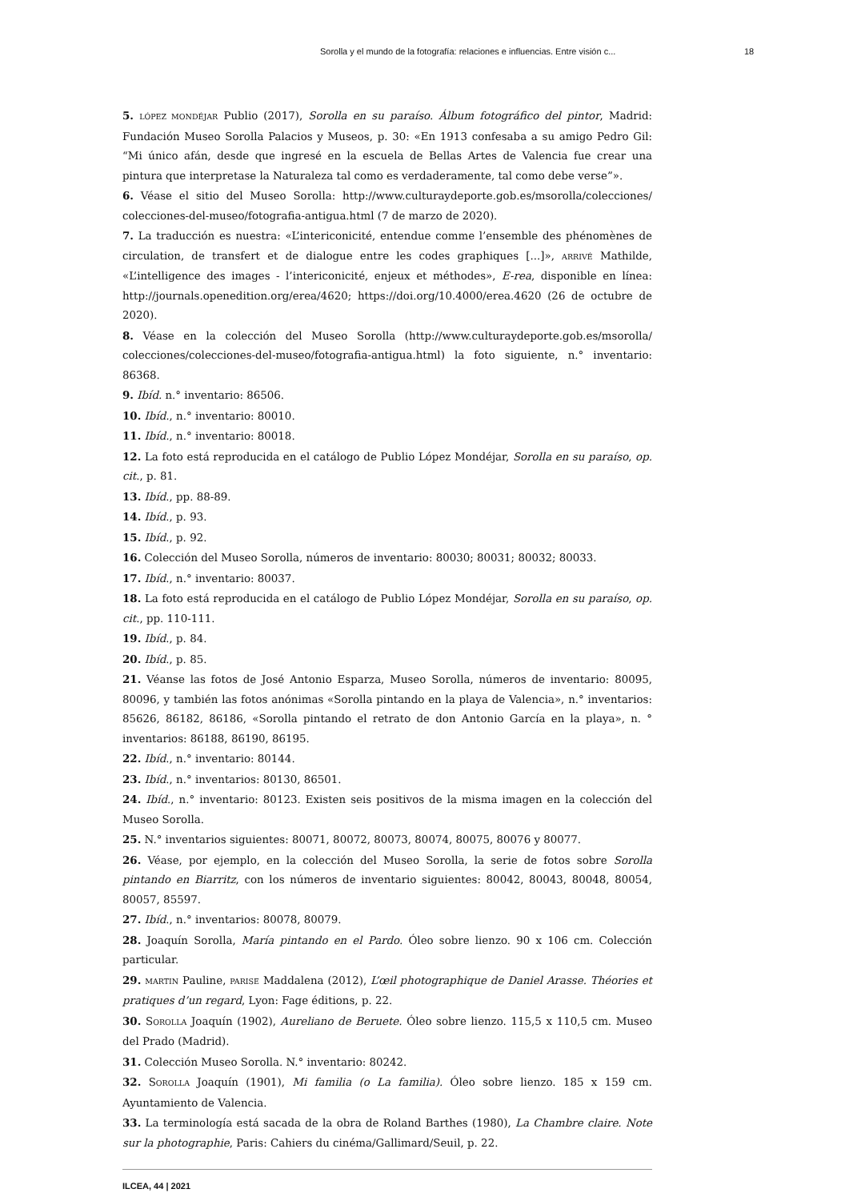Sorolla y el mundo de la fotografía: relaciones e influencias. Entre visión c... 18
5. LÓPEZ MONDÉJAR Publio (2017), Sorolla en su paraíso. Álbum fotográfico del pintor, Madrid: Fundación Museo Sorolla Palacios y Museos, p. 30: «En 1913 confesaba a su amigo Pedro Gil: “Mi único afán, desde que ingresé en la escuela de Bellas Artes de Valencia fue crear una pintura que interpretase la Naturaleza tal como es verdaderamente, tal como debe verse”».
6. Véase el sitio del Museo Sorolla: http://www.culturaydeporte.gob.es/msorolla/colecciones/ colecciones-del-museo/fotografia-antigua.html (7 de marzo de 2020).
7. La traducción es nuestra: «L’intericonicité, entendue comme l’ensemble des phénomènes de circulation, de transfert et de dialogue entre les codes graphiques [...]», ARRIVÉ Mathilde, «L’intelligence des images - l’intericonicité, enjeux et méthodes», E-rea, disponible en línea: http://journals.openedition.org/erea/4620; https://doi.org/10.4000/erea.4620 (26 de octubre de 2020).
8. Véase en la colección del Museo Sorolla (http://www.culturaydeporte.gob.es/msorolla/ colecciones/colecciones-del-museo/fotografia-antigua.html) la foto siguiente, n.° inventario: 86368.
9. Ibíd. n.° inventario: 86506.
10. Ibíd., n.° inventario: 80010.
11. Ibíd., n.° inventario: 80018.
12. La foto está reproducida en el catálogo de Publio López Mondéjar, Sorolla en su paraíso, op. cit., p. 81.
13. Ibíd., pp. 88-89.
14. Ibíd., p. 93.
15. Ibíd., p. 92.
16. Colección del Museo Sorolla, números de inventario: 80030; 80031; 80032; 80033.
17. Ibíd., n.° inventario: 80037.
18. La foto está reproducida en el catálogo de Publio López Mondéjar, Sorolla en su paraíso, op. cit., pp. 110-111.
19. Ibíd., p. 84.
20. Ibíd., p. 85.
21. Véanse las fotos de José Antonio Esparza, Museo Sorolla, números de inventario: 80095, 80096, y también las fotos anónimas «Sorolla pintando en la playa de Valencia», n.° inventarios: 85626, 86182, 86186, «Sorolla pintando el retrato de don Antonio García en la playa», n. ° inventarios: 86188, 86190, 86195.
22. Ibíd., n.° inventario: 80144.
23. Ibíd., n.° inventarios: 80130, 86501.
24. Ibíd., n.° inventario: 80123. Existen seis positivos de la misma imagen en la colección del Museo Sorolla.
25. N.° inventarios siguientes: 80071, 80072, 80073, 80074, 80075, 80076 y 80077.
26. Véase, por ejemplo, en la colección del Museo Sorolla, la serie de fotos sobre Sorolla pintando en Biarritz, con los números de inventario siguientes: 80042, 80043, 80048, 80054, 80057, 85597.
27. Ibíd., n.° inventarios: 80078, 80079.
28. Joaquín Sorolla, María pintando en el Pardo. Óleo sobre lienzo. 90 x 106 cm. Colección particular.
29. MARTIN Pauline, PARISE Maddalena (2012), L’œil photographique de Daniel Arasse. Théories et pratiques d’un regard, Lyon: Fage éditions, p. 22.
30. SOROLLA Joaquín (1902), Aureliano de Beruete. Óleo sobre lienzo. 115,5 x 110,5 cm. Museo del Prado (Madrid).
31. Colección Museo Sorolla. N.° inventario: 80242.
32. SOROLLA Joaquín (1901), Mi familia (o La familia). Óleo sobre lienzo. 185 x 159 cm. Ayuntamiento de Valencia.
33. La terminología está sacada de la obra de Roland Barthes (1980), La Chambre claire. Note sur la photographie, Paris: Cahiers du cinéma/Gallimard/Seuil, p. 22.
ILCEA, 44 | 2021